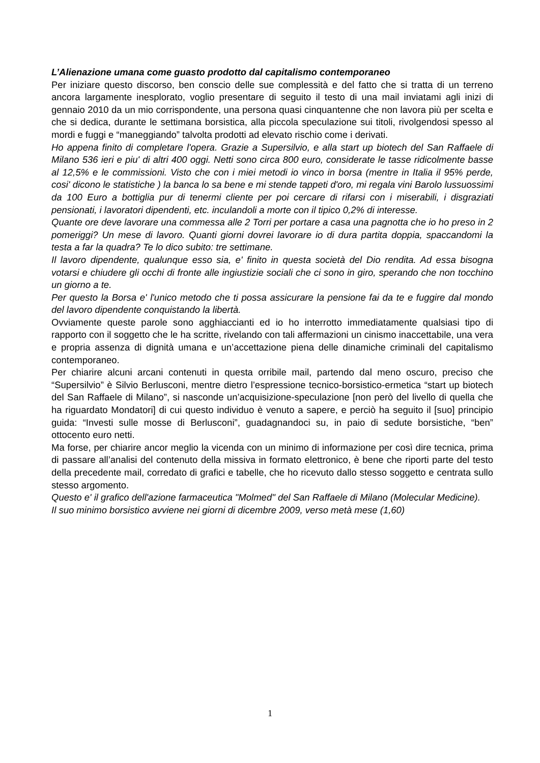L’Alienazione umana come guasto prodotto dal capitalismo contemporaneo
Per iniziare questo discorso, ben conscio delle sue complessità e del fatto che si tratta di un terreno ancora largamente inesplorato, voglio presentare di seguito il testo di una mail inviatami agli inizi di gennaio 2010 da un mio corrispondente, una persona quasi cinquantenne che non lavora più per scelta e che si dedica, durante le settimana borsistica, alla piccola speculazione sui titoli, rivolgendosi spesso al mordi e fuggi e “maneggiando” talvolta prodotti ad elevato rischio come i derivati.
Ho appena finito di completare l'opera. Grazie a Supersilvio, e alla start up biotech del San Raffaele di Milano 536 ieri e piu' di altri 400 oggi. Netti sono circa 800 euro, considerate le tasse ridicolmente basse al 12,5% e le commissioni. Visto che con i miei metodi io vinco in borsa (mentre in Italia il 95% perde, cosi' dicono le statistiche ) la banca lo sa bene e mi stende tappeti d'oro, mi regala vini Barolo lussuossimi da 100 Euro a bottiglia pur di tenermi cliente per poi cercare di rifarsi con i miserabili, i disgraziati pensionati, i lavoratori dipendenti, etc. inculandoli a morte con il tipico 0,2% di interesse.
Quante ore deve lavorare una commessa alle 2 Torri per portare a casa una pagnotta che io ho preso in 2 pomeriggi? Un mese di lavoro. Quanti giorni dovrei lavorare io di dura partita doppia, spaccandomi la testa a far la quadra? Te lo dico subito: tre settimane.
Il lavoro dipendente, qualunque esso sia, e' finito in questa società del Dio rendita. Ad essa bisogna votarsi e chiudere gli occhi di fronte alle ingiustizie sociali che ci sono in giro, sperando che non tocchino un giorno a te.
Per questo la Borsa e' l'unico metodo che ti possa assicurare la pensione fai da te e fuggire dal mondo del lavoro dipendente conquistando la libertà.
Ovviamente queste parole sono agghiaccianti ed io ho interrotto immediatamente qualsiasi tipo di rapporto con il soggetto che le ha scritte, rivelando con tali affermazioni un cinismo inaccettabile, una vera e propria assenza di dignità umana e un’accettazione piena delle dinamiche criminali del capitalismo contemporaneo.
Per chiarire alcuni arcani contenuti in questa orribile mail, partendo dal meno oscuro, preciso che “Supersilvio” è Silvio Berlusconi, mentre dietro l’espressione tecnico-borsistico-ermetica “start up biotech del San Raffaele di Milano”, si nasconde un’acquisizione-speculazione [non però del livello di quella che ha riguardato Mondatori] di cui questo individuo è venuto a sapere, e perciò ha seguito il [suo] principio guida: “Investi sulle mosse di Berlusconi”, guadagnandoci su, in paio di sedute borsistiche, “ben” ottocento euro netti.
Ma forse, per chiarire ancor meglio la vicenda con un minimo di informazione per così dire tecnica, prima di passare all’analisi del contenuto della missiva in formato elettronico, è bene che riporti parte del testo della precedente mail, corredato di grafici e tabelle, che ho ricevuto dallo stesso soggetto e centrata sullo stesso argomento.
Questo e' il grafico dell'azione farmaceutica "Molmed" del San Raffaele di Milano (Molecular Medicine).
Il suo minimo borsistico avviene nei giorni di dicembre 2009, verso metà mese (1,60)
1